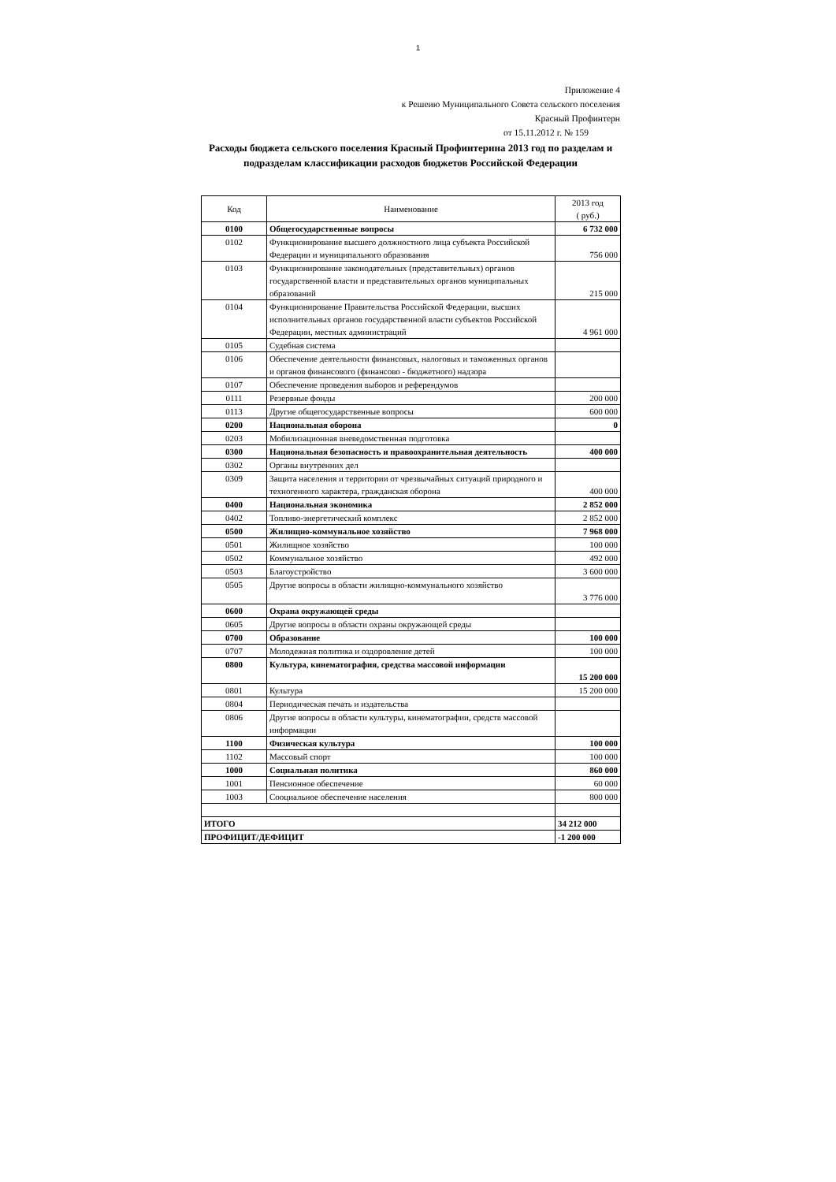1
Приложение 4
к Решеию Муниципального Совета сельского поселения
Красный Профинтерн
от 15.11.2012 г. № 159
Расходы бюджета сельского поселения Красный Профинтернна 2013 год по разделам и подразделам классификации расходов бюджетов Российской Федерации
| Код | Наименование | 2013 год ( руб.) |
| --- | --- | --- |
| 0100 | Общегосударственные вопросы | 6 732 000 |
| 0102 | Функционирование высшего должностного лица субъекта Российской Федерации и муниципального образования | 756 000 |
| 0103 | Функционирование законодательных (представительных) органов государственной власти и представительных органов муниципальных образований | 215 000 |
| 0104 | Функционирование Правительства Российской Федерации, высших исполнительных органов государственной власти субъектов Российской Федерации, местных администраций | 4 961 000 |
| 0105 | Судебная система | |
| 0106 | Обеспечение деятельности финансовых, налоговых и таможенных органов и органов финансового (финансово - бюджетного) надзора | |
| 0107 | Обеспечение проведения выборов и референдумов | |
| 0111 | Резервные фонды | 200 000 |
| 0113 | Другие общегосударственные вопросы | 600 000 |
| 0200 | Национальная оборона | 0 |
| 0203 | Мобилизационная вневедомственная подготовка | |
| 0300 | Национальная безопасность и правоохранительная деятельность | 400 000 |
| 0302 | Органы внутренних дел | |
| 0309 | Защита населения и территории от чрезвычайных ситуаций природного и техногенного характера, гражданская оборона | 400 000 |
| 0400 | Национальная экономика | 2 852 000 |
| 0402 | Топливо-энергетический комплекс | 2 852 000 |
| 0500 | Жилищно-коммунальное хозяйство | 7 968 000 |
| 0501 | Жилищное хозяйство | 100 000 |
| 0502 | Коммунальное хозяйство | 492 000 |
| 0503 | Благоустройство | 3 600 000 |
| 0505 | Другие вопросы в области жилищно-коммунального хозяйство | 3 776 000 |
| 0600 | Охрана окружающей среды | |
| 0605 | Другие вопросы в области охраны окружающей среды | |
| 0700 | Образование | 100 000 |
| 0707 | Молодежная политика и оздоровление детей | 100 000 |
| 0800 | Культура, кинематография, средства массовой информации | 15 200 000 |
| 0801 | Культура | 15 200 000 |
| 0804 | Периодическая печать и издательства | |
| 0806 | Другие вопросы в области культуры, кинематографии, средств массовой информации | |
| 1100 | Физическая культура | 100 000 |
| 1102 | Массовый спорт | 100 000 |
| 1000 | Социальная политика | 860 000 |
| 1001 | Пенсионное обеспечение | 60 000 |
| 1003 | Сооциальное обеспечение населения | 800 000 |
| ИТОГО | | 34 212 000 |
| ПРОФИЦИТ/ДЕФИЦИТ | | -1 200 000 |